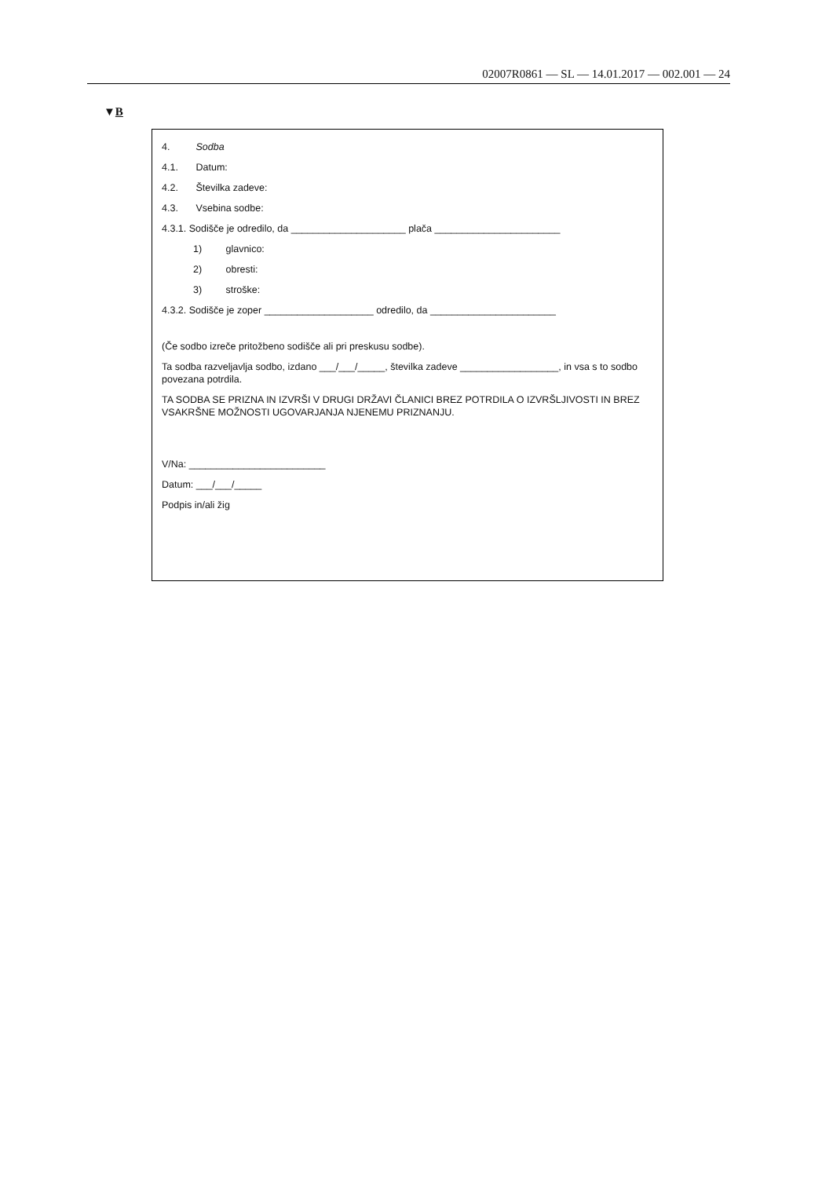02007R0861 — SL — 14.01.2017 — 002.001 — 24
▼B
4. Sodba
4.1. Datum:
4.2. Številka zadeve:
4.3. Vsebina sodbe:
4.3.1. Sodišče je odredilo, da _____________________ plača _______________________
1) glavnico:
2) obresti:
3) stroške:
4.3.2. Sodišče je zoper ____________________ odredilo, da _______________________
(Če sodbo izreče pritožbeno sodišče ali pri preskusu sodbe).
Ta sodba razveljavlja sodbo, izdano ___/___/_____, številka zadeve __________________, in vsa s to sodbo povezana potrdila.
TA SODBA SE PRIZNA IN IZVRŠI V DRUGI DRŽAVI ČLANICI BREZ POTRDILA O IZVRŠLJIVOSTI IN BREZ VSAKRŠNE MOŽNOSTI UGOVARJANJA NJENEMU PRIZNANJU.
V/Na: _________________________
Datum: ___/___/_____
Podpis in/ali žig